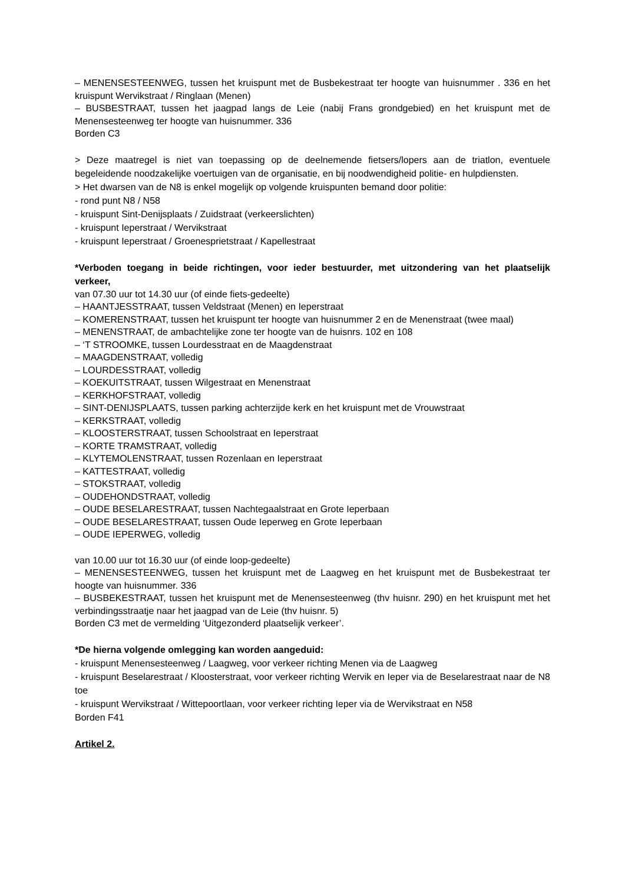– MENENSESTEENWEG, tussen het kruispunt met de Busbekestraat ter hoogte van huisnummer . 336 en het kruispunt Wervikstraat / Ringlaan (Menen)
– BUSBESTRAAT, tussen het jaagpad langs de Leie (nabij Frans grondgebied) en het kruispunt met de Menensesteenweg ter hoogte van huisnummer. 336
Borden C3
> Deze maatregel is niet van toepassing op de deelnemende fietsers/lopers aan de triatlon, eventuele begeleidende noodzakelijke voertuigen van de organisatie, en bij noodwendigheid politie- en hulpdiensten.
> Het dwarsen van de N8 is enkel mogelijk op volgende kruispunten bemand door politie:
- rond punt N8 / N58
- kruispunt Sint-Denijsplaats / Zuidstraat (verkeerslichten)
- kruispunt Ieperstraat / Wervikstraat
- kruispunt Ieperstraat / Groenesprietstraat / Kapellestraat
*Verboden toegang in beide richtingen, voor ieder bestuurder, met uitzondering van het plaatselijk verkeer,
van 07.30 uur tot 14.30 uur (of einde fiets-gedeelte)
– HAANTJESSTRAAT, tussen Veldstraat (Menen) en Ieperstraat
– KOMERENSTRAAT, tussen het kruispunt ter hoogte van huisnummer 2 en de Menenstraat (twee maal)
– MENENSTRAAT, de ambachtelijke zone ter hoogte van de huisnrs. 102 en 108
– ‘T STROOMKE, tussen Lourdesstraat en de Maagdenstraat
– MAAGDENSTRAAT, volledig
– LOURDESSTRAAT, volledig
– KOEKUITSTRAAT, tussen Wilgestraat en Menenstraat
– KERKHOFSTRAAT, volledig
– SINT-DENIJSPLAATS, tussen parking achterzijde kerk en het kruispunt met de Vrouwstraat
– KERKSTRAAT, volledig
– KLOOSTERSTRAAT, tussen Schoolstraat en Ieperstraat
– KORTE TRAMSTRAAT, volledig
– KLYTEMOLENSTRAAT, tussen Rozenlaan en Ieperstraat
– KATTESTRAAT, volledig
– STOKSTRAAT, volledig
– OUDEHONDSTRAAT, volledig
– OUDE BESELARESTRAAT, tussen Nachtegaalstraat en Grote Ieperbaan
– OUDE BESELARESTRAAT, tussen Oude Ieperweg en Grote Ieperbaan
– OUDE IEPERWEG, volledig
van 10.00 uur tot 16.30 uur (of einde loop-gedeelte)
– MENENSESTEENWEG, tussen het kruispunt met de Laagweg en het kruispunt met de Busbekestraat ter hoogte van huisnummer. 336
– BUSBEKESTRAAT, tussen het kruispunt met de Menensesteenweg (thv huisnr. 290) en het kruispunt met het verbindingsstraatje naar het jaagpad van de Leie (thv huisnr. 5)
Borden C3 met de vermelding ‘Uitgezonderd plaatselijk verkeer’.
*De hierna volgende omlegging kan worden aangeduid:
- kruispunt Menensesteenweg / Laagweg, voor verkeer richting Menen via de Laagweg
- kruispunt Beselarestraat / Kloosterstraat, voor verkeer richting Wervik en Ieper via de Beselarestraat naar de N8 toe
- kruispunt Wervikstraat / Wittepoortlaan, voor verkeer richting Ieper via de Wervikstraat en N58
Borden F41
Artikel 2.